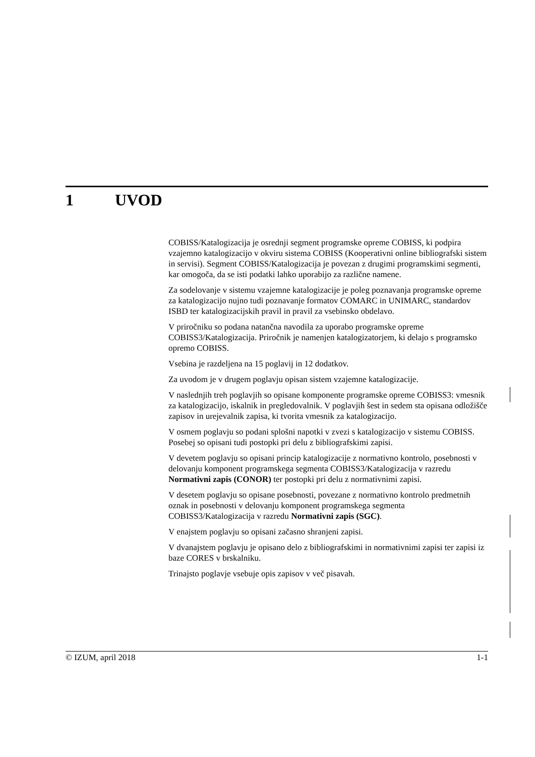1 UVOD
COBISS/Katalogizacija je osrednji segment programske opreme COBISS, ki podpira vzajemno katalogizacijo v okviru sistema COBISS (Kooperativni online bibliografski sistem in servisi). Segment COBISS/Katalogizacija je povezan z drugimi programskimi segmenti, kar omogoča, da se isti podatki lahko uporabijo za različne namene.
Za sodelovanje v sistemu vzajemne katalogizacije je poleg poznavanja programske opreme za katalogizacijo nujno tudi poznavanje formatov COMARC in UNIMARC, standardov ISBD ter katalogizacijskih pravil in pravil za vsebinsko obdelavo.
V priročniku so podana natančna navodila za uporabo programske opreme COBISS3/Katalogizacija. Priročnik je namenjen katalogizatorjem, ki delajo s programsko opremo COBISS.
Vsebina je razdeljena na 15 poglavij in 12 dodatkov.
Za uvodom je v drugem poglavju opisan sistem vzajemne katalogizacije.
V naslednjih treh poglavjih so opisane komponente programske opreme COBISS3: vmesnik za katalogizacijo, iskalnik in pregledovalnik. V poglavjih šest in sedem sta opisana odložišče zapisov in urejevalnik zapisa, ki tvorita vmesnik za katalogizacijo.
V osmem poglavju so podani splošni napotki v zvezi s katalogizacijo v sistemu COBISS. Posebej so opisani tudi postopki pri delu z bibliografskimi zapisi.
V devetem poglavju so opisani princip katalogizacije z normativno kontrolo, posebnosti v delovanju komponent programskega segmenta COBISS3/Katalogizacija v razredu Normativni zapis (CONOR) ter postopki pri delu z normativnimi zapisi.
V desetem poglavju so opisane posebnosti, povezane z normativno kontrolo predmetnih oznak in posebnosti v delovanju komponent programskega segmenta COBISS3/Katalogizacija v razredu Normativni zapis (SGC).
V enajstem poglavju so opisani začasno shranjeni zapisi.
V dvanajstem poglavju je opisano delo z bibliografskimi in normativnimi zapisi ter zapisi iz baze CORES v brskalniku.
Trinajsto poglavje vsebuje opis zapisov v več pisavah.
© IZUM, april 2018 1-1